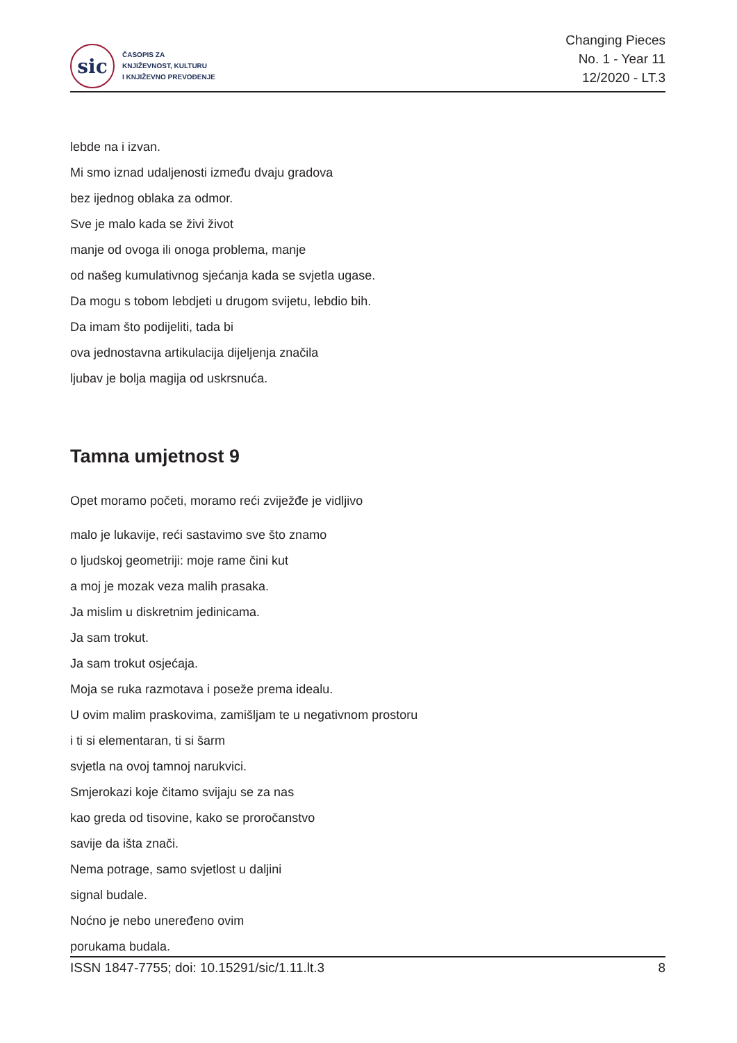sic
ČASOPIS ZA
KNJIŽEVNOST, KULTURU
I KNJIŽEVNO PREVOĐENJE
Changing Pieces
No. 1 - Year 11
12/2020 - LT.3
lebde na i izvan.
Mi smo iznad udaljenosti između dvaju gradova
bez ijednog oblaka za odmor.
Sve je malo kada se živi život
manje od ovoga ili onoga problema, manje
od našeg kumulativnog sjećanja kada se svjetla ugase.
Da mogu s tobom lebdjeti u drugom svijetu, lebdio bih.
Da imam što podijeliti, tada bi
ova jednostavna artikulacija dijeljenja značila
ljubav je bolja magija od uskrsnuća.
Tamna umjetnost 9
Opet moramo početi, moramo reći zviježđe je vidljivo
malo je lukavije, reći sastavimo sve što znamo
o ljudskoj geometriji: moje rame čini kut
a moj je mozak veza malih prasaka.
Ja mislim u diskretnim jedinicama.
Ja sam trokut.
Ja sam trokut osjećaja.
Moja se ruka razmotava i poseže prema idealu.
U ovim malim praskovima, zamišljam te u negativnom prostoru
i ti si elementaran, ti si šarm
svjetla na ovoj tamnoj narukvici.
Smjerokazi koje čitamo svijaju se za nas
kao greda od tisovine, kako se proročanstvo
savije da išta znači.
Nema potrage, samo svjetlost u daljini
signal budale.
Noćno je nebo unerеđeno ovim
porukama budala.
ISSN 1847-7755; doi: 10.15291/sic/1.11.lt.3 8